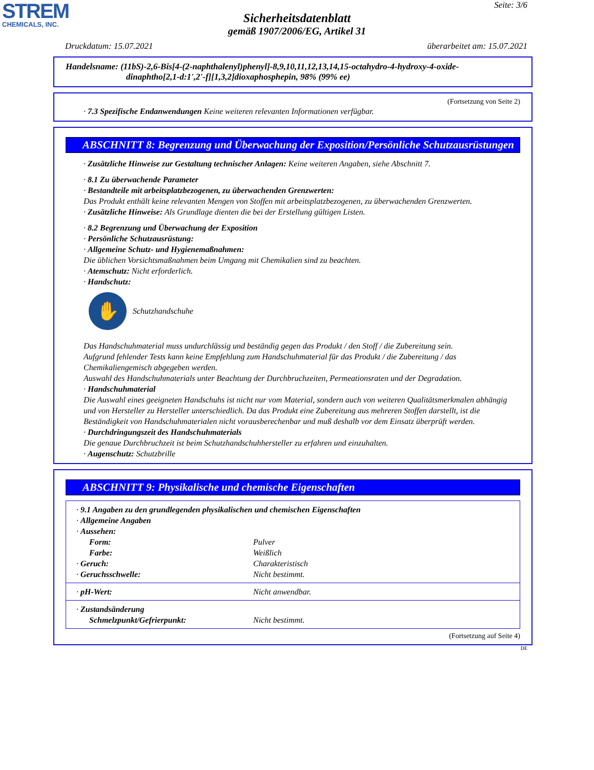STREM
CHEMICALS, INC.
Seite: 3/6
Sicherheitsdatenblatt
gemäß 1907/2006/EG, Artikel 31
Druckdatum: 15.07.2021 überarbeitet am: 15.07.2021
Handelsname: (11bS)-2,6-Bis[4-(2-naphthalenyl)phenyl]-8,9,10,11,12,13,14,15-octahydro-4-hydroxy-4-oxide-
dinaphtho[2,1-d:1',2'-f][1,3,2]dioxaphosphepin, 98% (99% ee)
(Fortsetzung von Seite 2)
· 7.3 Spezifische Endanwendungen Keine weiteren relevanten Informationen verfügbar.
ABSCHNITT 8: Begrenzung und Überwachung der Exposition/Persönliche Schutzausrüstungen
· Zusätzliche Hinweise zur Gestaltung technischer Anlagen: Keine weiteren Angaben, siehe Abschnitt 7.
· 8.1 Zu überwachende Parameter
· Bestandteile mit arbeitsplatzbezogenen, zu überwachenden Grenzwerten:
Das Produkt enthält keine relevanten Mengen von Stoffen mit arbeitsplatzbezogenen, zu überwachenden Grenzwerten.
· Zusätzliche Hinweise: Als Grundlage dienten die bei der Erstellung gültigen Listen.
· 8.2 Begrenzung und Überwachung der Exposition
· Persönliche Schutzausrüstung:
· Allgemeine Schutz- und Hygienemaßnahmen:
Die üblichen Vorsichtsmaßnahmen beim Umgang mit Chemikalien sind zu beachten.
· Atemschutz: Nicht erforderlich.
· Handschutz:
✋
Schutzhandschuhe
Das Handschuhmaterial muss undurchlässig und beständig gegen das Produkt / den Stoff / die Zubereitung sein.
Aufgrund fehlender Tests kann keine Empfehlung zum Handschuhmaterial für das Produkt / die Zubereitung / das Chemikaliengemisch abgegeben werden.
Auswahl des Handschuhmaterials unter Beachtung der Durchbruchzeiten, Permeationsraten und der Degradation.
· Handschuhmaterial
Die Auswahl eines geeigneten Handschuhs ist nicht nur vom Material, sondern auch von weiteren Qualitätsmerkmalen abhängig und von Hersteller zu Hersteller unterschiedlich. Da das Produkt eine Zubereitung aus mehreren Stoffen darstellt, ist die Beständigkeit von Handschuhmaterialen nicht vorausberechenbar und muß deshalb vor dem Einsatz überprüft werden.
· Durchdringungszeit des Handschuhmaterials
Die genaue Durchbruchzeit ist beim Schutzhandschuhhersteller zu erfahren und einzuhalten.
· Augenschutz: Schutzbrille
ABSCHNITT 9: Physikalische und chemische Eigenschaften
| · 9.1 Angaben zu den grundlegenden physikalischen und chemischen Eigenschaften | |
| · Allgemeine Angaben | |
| · Aussehen: | |
| Form: | Pulver |
| Farbe: | Weißlich |
| · Geruch: | Charakteristisch |
| · Geruchsschwelle: | Nicht bestimmt. |
| · pH-Wert: | Nicht anwendbar. |
| · Zustandsänderung | |
| Schmelzpunkt/Gefrierpunkt: | Nicht bestimmt. |
(Fortsetzung auf Seite 4)
DE